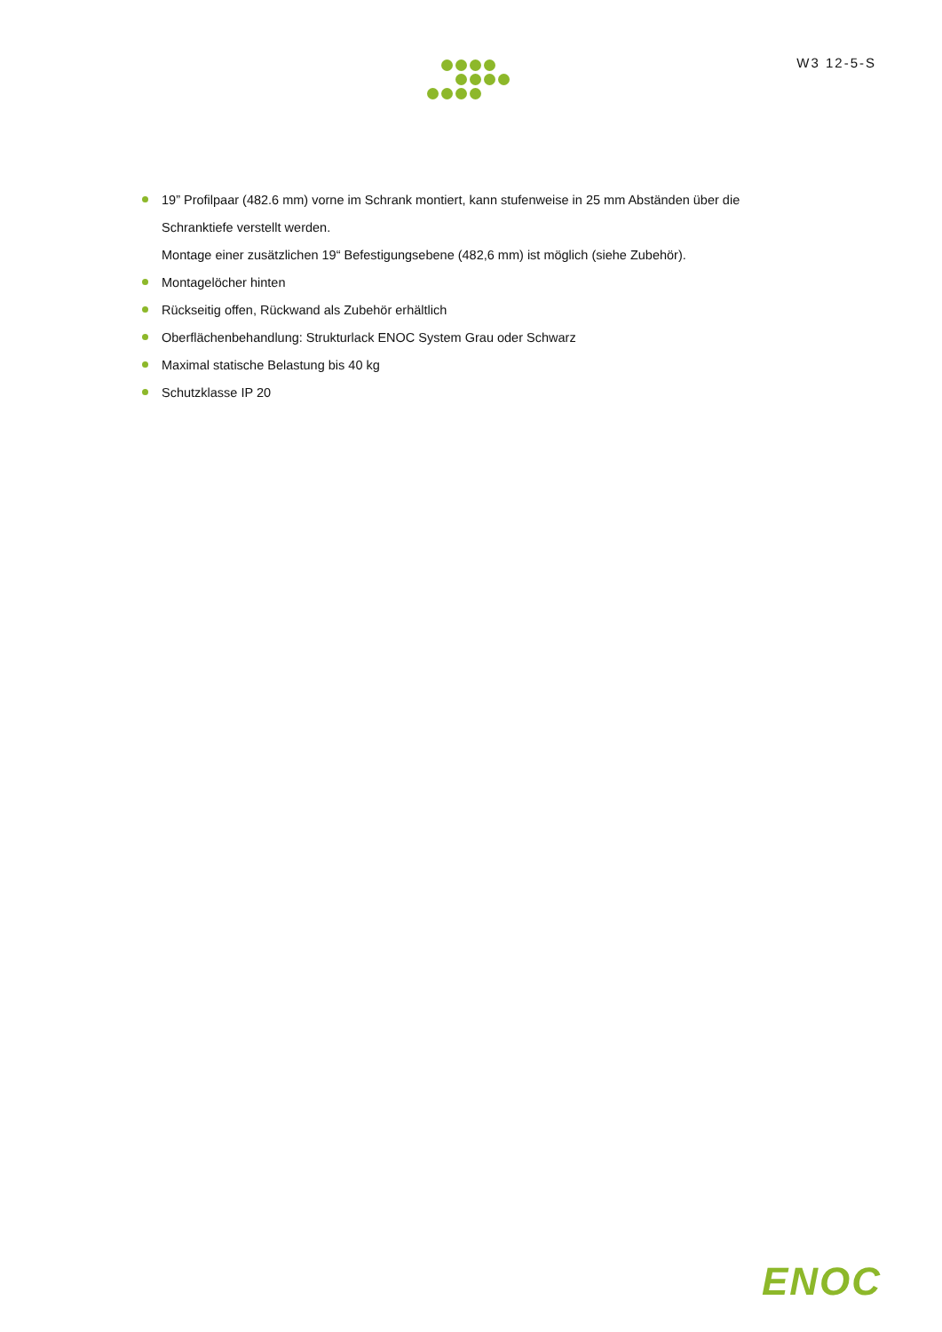W3 12-5-S
19” Profilpaar (482.6 mm) vorne im Schrank montiert, kann stufenweise in 25 mm Abständen über die Schranktiefe verstellt werden.
Montage einer zusätzlichen 19“ Befestigungsebene (482,6 mm) ist möglich (siehe Zubehör).
Montagelöcher hinten
Rückseitig offen, Rückwand als Zubehör erhältlich
Oberflächenbehandlung: Strukturlack ENOC System Grau oder Schwarz
Maximal statische Belastung bis 40 kg
Schutzklasse IP 20
ENOC